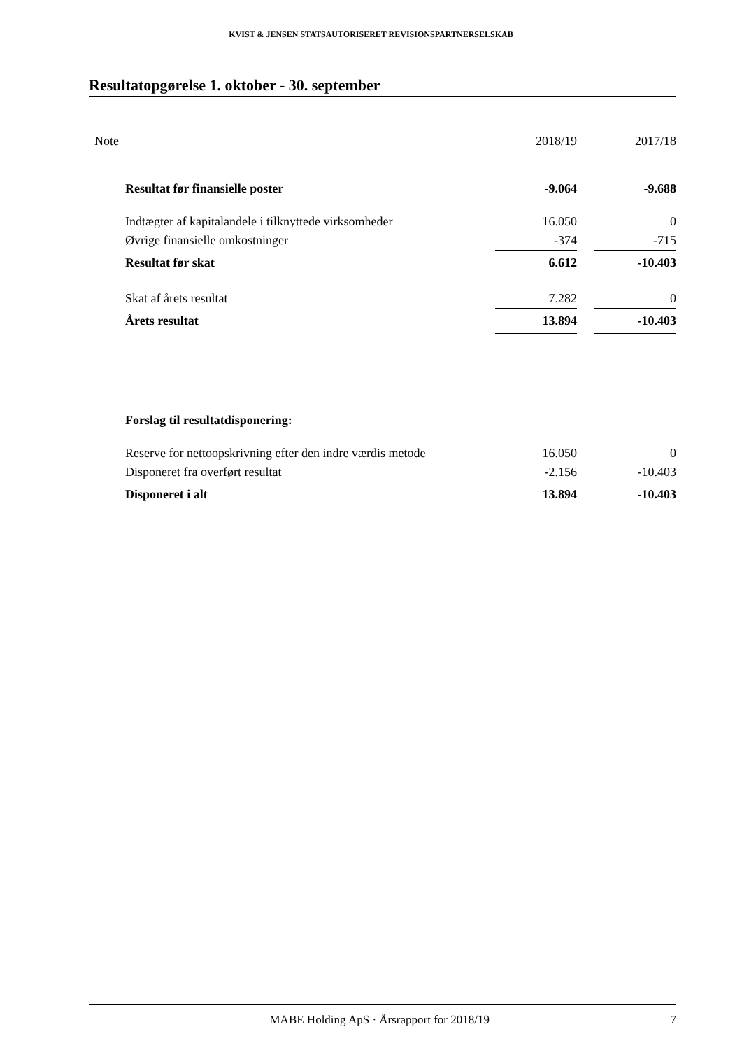KVIST & JENSEN STATSAUTORISERET REVISIONSPARTNERSELSKAB
Resultatopgørelse 1. oktober - 30. september
| Note | | 2018/19 | | 2017/18 |
| | Resultat før finansielle poster | -9.064 | | -9.688 |
| | Indtægter af kapitalandele i tilknyttede virksomheder | 16.050 | | 0 |
| | Øvrige finansielle omkostninger | -374 | | -715 |
| | Resultat før skat | 6.612 | | -10.403 |
| | Skat af årets resultat | 7.282 | | 0 |
| | Årets resultat | 13.894 | | -10.403 |
| | Forslag til resultatdisponering: | | | |
| | Reserve for nettoopskrivning efter den indre værdis metode | 16.050 | | 0 |
| | Disponeret fra overført resultat | -2.156 | | -10.403 |
| | Disponeret i alt | 13.894 | | -10.403 |
MABE Holding ApS · Årsrapport for 2018/19 7